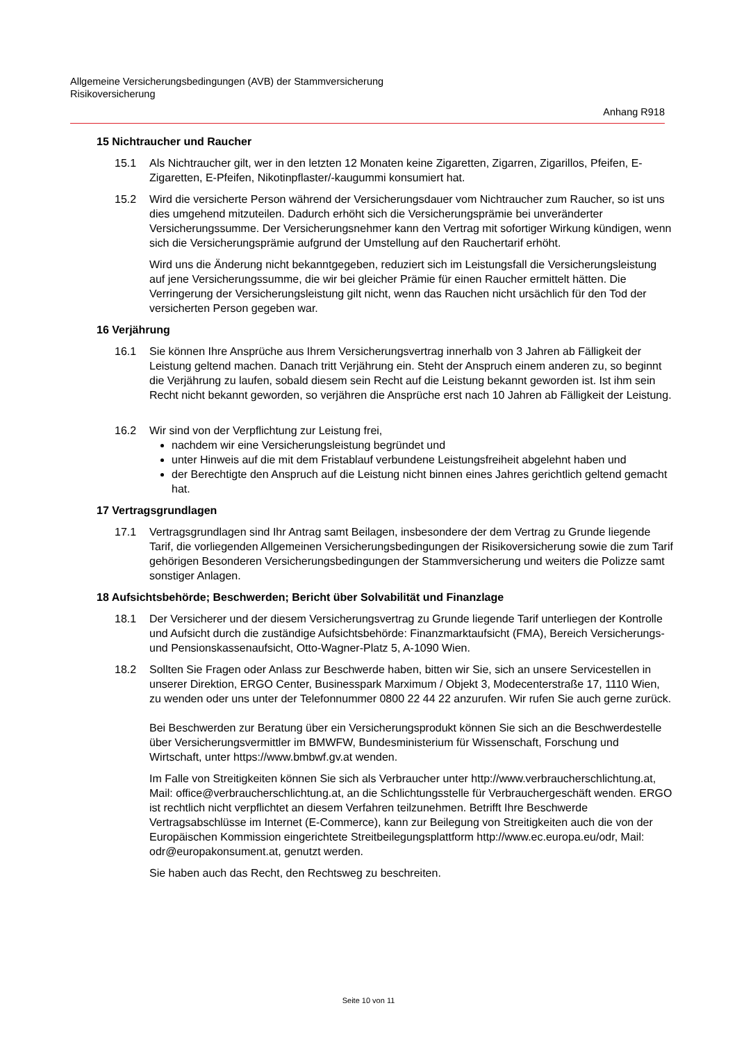Allgemeine Versicherungsbedingungen (AVB) der Stammversicherung
Risikoversicherung
Anhang R918
15 Nichtraucher und Raucher
15.1 Als Nichtraucher gilt, wer in den letzten 12 Monaten keine Zigaretten, Zigarren, Zigarillos, Pfeifen, E-Zigaretten, E-Pfeifen, Nikotinpflaster/-kaugummi konsumiert hat.
15.2 Wird die versicherte Person während der Versicherungsdauer vom Nichtraucher zum Raucher, so ist uns dies umgehend mitzuteilen. Dadurch erhöht sich die Versicherungsprämie bei unveränderter Versicherungssumme. Der Versicherungsnehmer kann den Vertrag mit sofortiger Wirkung kündigen, wenn sich die Versicherungsprämie aufgrund der Umstellung auf den Rauchertarif erhöht.
Wird uns die Änderung nicht bekanntgegeben, reduziert sich im Leistungsfall die Versicherungsleistung auf jene Versicherungssumme, die wir bei gleicher Prämie für einen Raucher ermittelt hätten. Die Verringerung der Versicherungsleistung gilt nicht, wenn das Rauchen nicht ursächlich für den Tod der versicherten Person gegeben war.
16 Verjährung
16.1 Sie können Ihre Ansprüche aus Ihrem Versicherungsvertrag innerhalb von 3 Jahren ab Fälligkeit der Leistung geltend machen. Danach tritt Verjährung ein. Steht der Anspruch einem anderen zu, so beginnt die Verjährung zu laufen, sobald diesem sein Recht auf die Leistung bekannt geworden ist. Ist ihm sein Recht nicht bekannt geworden, so verjähren die Ansprüche erst nach 10 Jahren ab Fälligkeit der Leistung.
16.2 Wir sind von der Verpflichtung zur Leistung frei,
nachdem wir eine Versicherungsleistung begründet und
unter Hinweis auf die mit dem Fristablauf verbundene Leistungsfreiheit abgelehnt haben und
der Berechtigte den Anspruch auf die Leistung nicht binnen eines Jahres gerichtlich geltend gemacht hat.
17 Vertragsgrundlagen
17.1 Vertragsgrundlagen sind Ihr Antrag samt Beilagen, insbesondere der dem Vertrag zu Grunde liegende Tarif, die vorliegenden Allgemeinen Versicherungsbedingungen der Risikoversicherung sowie die zum Tarif gehörigen Besonderen Versicherungsbedingungen der Stammversicherung und weiters die Polizze samt sonstiger Anlagen.
18 Aufsichtsbehörde; Beschwerden; Bericht über Solvabilität und Finanzlage
18.1 Der Versicherer und der diesem Versicherungsvertrag zu Grunde liegende Tarif unterliegen der Kontrolle und Aufsicht durch die zuständige Aufsichtsbehörde: Finanzmarktaufsicht (FMA), Bereich Versicherungs- und Pensionskassenaufsicht, Otto-Wagner-Platz 5, A-1090 Wien.
18.2 Sollten Sie Fragen oder Anlass zur Beschwerde haben, bitten wir Sie, sich an unsere Servicestellen in unserer Direktion, ERGO Center, Businesspark Marximum / Objekt 3, Modecenterstraße 17, 1110 Wien, zu wenden oder uns unter der Telefonnummer 0800 22 44 22 anzurufen. Wir rufen Sie auch gerne zurück.
Bei Beschwerden zur Beratung über ein Versicherungsprodukt können Sie sich an die Beschwerdestelle über Versicherungsvermittler im BMWFW, Bundesministerium für Wissenschaft, Forschung und Wirtschaft, unter https://www.bmbwf.gv.at wenden.
Im Falle von Streitigkeiten können Sie sich als Verbraucher unter http://www.verbraucherschlichtung.at, Mail: office@verbraucherschlichtung.at, an die Schlichtungsstelle für Verbrauchergeschäft wenden. ERGO ist rechtlich nicht verpflichtet an diesem Verfahren teilzunehmen. Betrifft Ihre Beschwerde Vertragsabschlüsse im Internet (E-Commerce), kann zur Beilegung von Streitigkeiten auch die von der Europäischen Kommission eingerichtete Streitbeilegungsplattform http://www.ec.europa.eu/odr, Mail: odr@europakonsument.at, genutzt werden.
Sie haben auch das Recht, den Rechtsweg zu beschreiten.
Seite 10 von 11